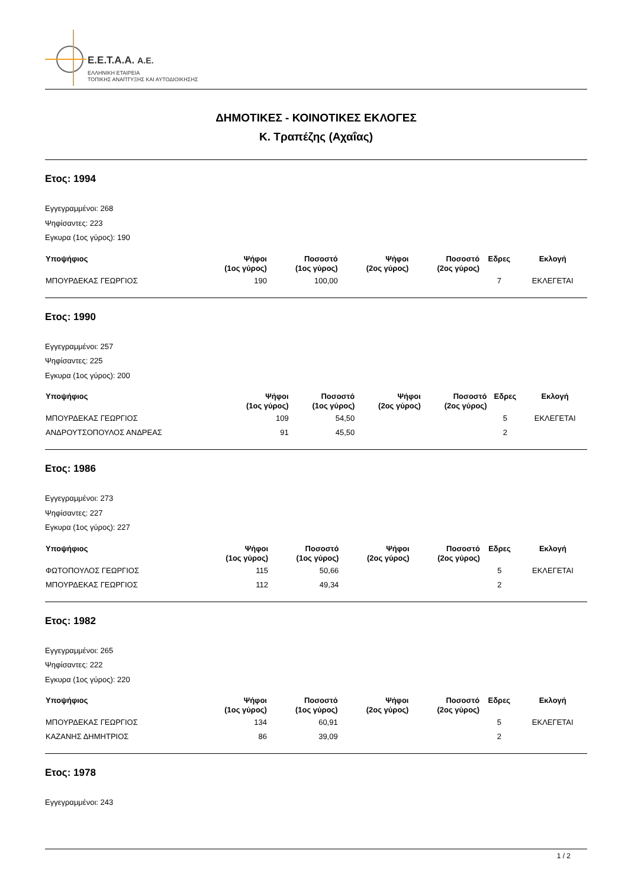E.E.T.A.A. A.E.
ΕΛΛΗΝΙΚΗ ΕΤΑΙΡΕΙΑ
ΤΟΠΙΚΗΣ ΑΝΑΠΤΥΞΗΣ ΚΑΙ ΑΥΤΟΔΙΟΙΚΗΣΗΣ
ΔΗΜΟΤΙΚΕΣ - ΚΟΙΝΟΤΙΚΕΣ ΕΚΛΟΓΕΣ
Κ. Τραπέζης (Αχαΐας)
Ετος: 1994
Εγγεγραμμένοι: 268
Ψηφίσαντες: 223
Εγκυρα (1ος γύρος): 190
| Υποψήφιος | Ψήφοι (1ος γύρος) | Ποσοστό (1ος γύρος) | Ψήφοι (2ος γύρος) | Ποσοστό (2ος γύρος) | Εδρες | Εκλογή |
| --- | --- | --- | --- | --- | --- | --- |
| ΜΠΟΥΡΔΕΚΑΣ ΓΕΩΡΓΙΟΣ | 190 | 100,00 | | | 7 | ΕΚΛΕΓΕΤΑΙ |
Ετος: 1990
Εγγεγραμμένοι: 257
Ψηφίσαντες: 225
Εγκυρα (1ος γύρος): 200
| Υποψήφιος | Ψήφοι (1ος γύρος) | Ποσοστό (1ος γύρος) | Ψήφοι (2ος γύρος) | Ποσοστό (2ος γύρος) | Εδρες | Εκλογή |
| --- | --- | --- | --- | --- | --- | --- |
| ΜΠΟΥΡΔΕΚΑΣ ΓΕΩΡΓΙΟΣ | 109 | 54,50 | | | 5 | ΕΚΛΕΓΕΤΑΙ |
| ΑΝΔΡΟΥΤΣΟΠΟΥΛΟΣ ΑΝΔΡΕΑΣ | 91 | 45,50 | | | 2 | |
Ετος: 1986
Εγγεγραμμένοι: 273
Ψηφίσαντες: 227
Εγκυρα (1ος γύρος): 227
| Υποψήφιος | Ψήφοι (1ος γύρος) | Ποσοστό (1ος γύρος) | Ψήφοι (2ος γύρος) | Ποσοστό (2ος γύρος) | Εδρες | Εκλογή |
| --- | --- | --- | --- | --- | --- | --- |
| ΦΩΤΟΠΟΥΛΟΣ ΓΕΩΡΓΙΟΣ | 115 | 50,66 | | | 5 | ΕΚΛΕΓΕΤΑΙ |
| ΜΠΟΥΡΔΕΚΑΣ ΓΕΩΡΓΙΟΣ | 112 | 49,34 | | | 2 | |
Ετος: 1982
Εγγεγραμμένοι: 265
Ψηφίσαντες: 222
Εγκυρα (1ος γύρος): 220
| Υποψήφιος | Ψήφοι (1ος γύρος) | Ποσοστό (1ος γύρος) | Ψήφοι (2ος γύρος) | Ποσοστό (2ος γύρος) | Εδρες | Εκλογή |
| --- | --- | --- | --- | --- | --- | --- |
| ΜΠΟΥΡΔΕΚΑΣ ΓΕΩΡΓΙΟΣ | 134 | 60,91 | | | 5 | ΕΚΛΕΓΕΤΑΙ |
| ΚΑΖΑΝΗΣ ΔΗΜΗΤΡΙΟΣ | 86 | 39,09 | | | 2 | |
Ετος: 1978
Εγγεγραμμένοι: 243
1 / 2